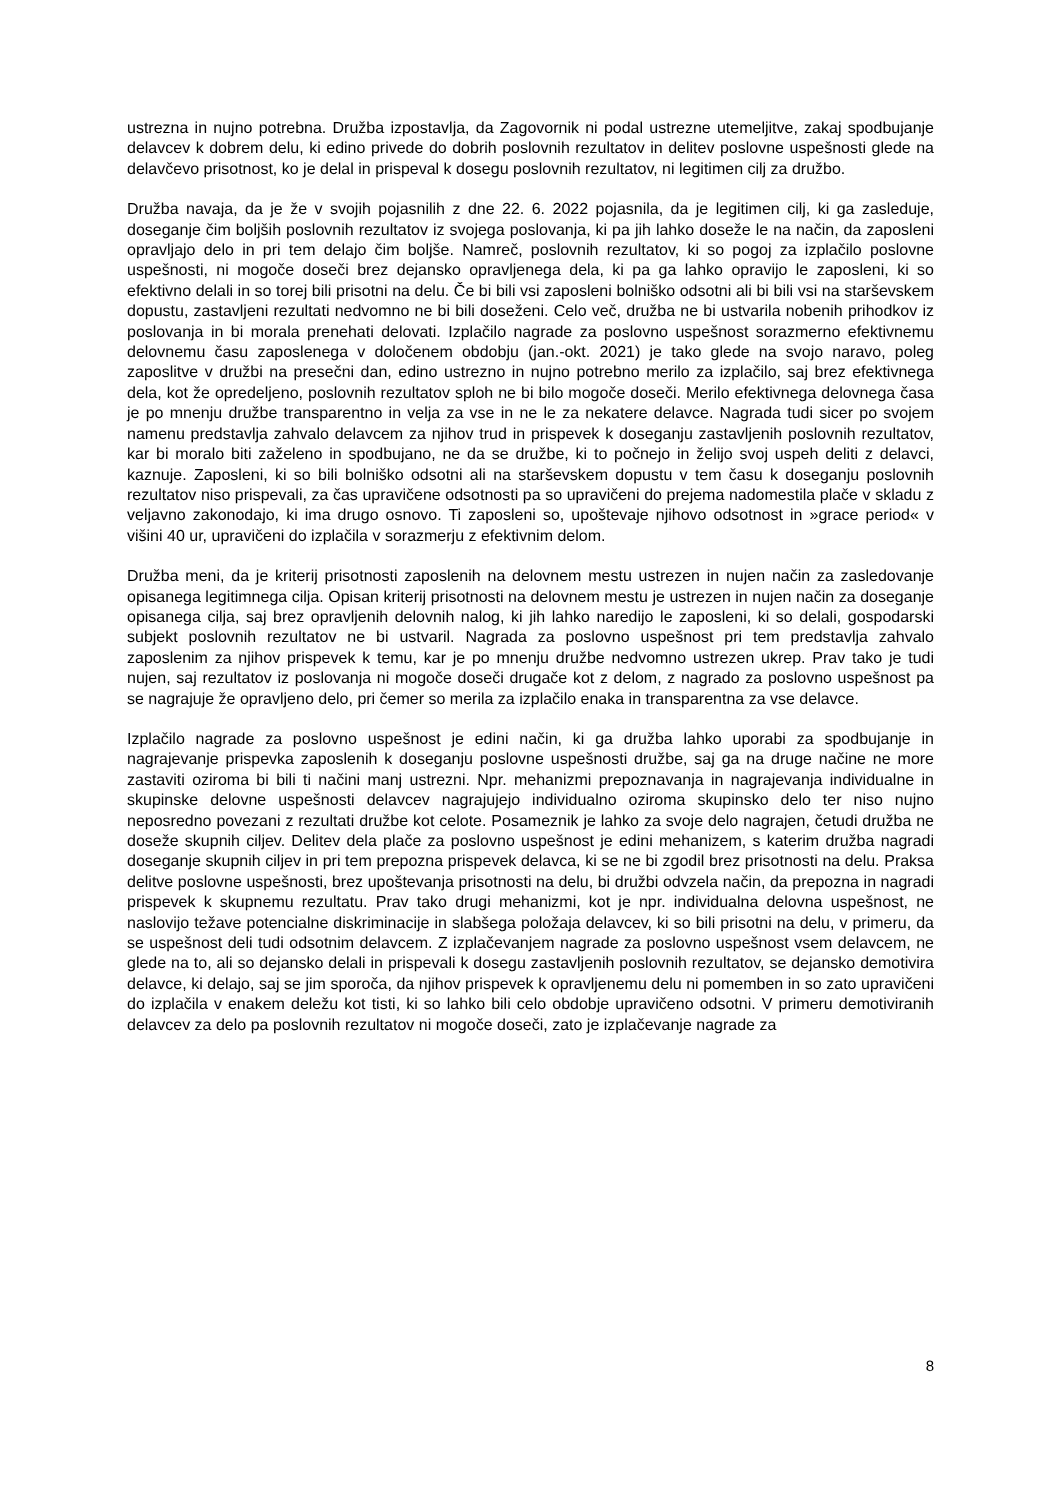ustrezna in nujno potrebna. Družba izpostavlja, da Zagovornik ni podal ustrezne utemeljitve, zakaj spodbujanje delavcev k dobrem delu, ki edino privede do dobrih poslovnih rezultatov in delitev poslovne uspešnosti glede na delavčevo prisotnost, ko je delal in prispeval k dosegu poslovnih rezultatov, ni legitimen cilj za družbo.
Družba navaja, da je že v svojih pojasnilih z dne 22. 6. 2022 pojasnila, da je legitimen cilj, ki ga zasleduje, doseganje čim boljših poslovnih rezultatov iz svojega poslovanja, ki pa jih lahko doseže le na način, da zaposleni opravljajo delo in pri tem delajo čim boljše. Namreč, poslovnih rezultatov, ki so pogoj za izplačilo poslovne uspešnosti, ni mogoče doseči brez dejansko opravljenega dela, ki pa ga lahko opravijo le zaposleni, ki so efektivno delali in so torej bili prisotni na delu. Če bi bili vsi zaposleni bolniško odsotni ali bi bili vsi na starševskem dopustu, zastavljeni rezultati nedvomno ne bi bili doseženi. Celo več, družba ne bi ustvarila nobenih prihodkov iz poslovanja in bi morala prenehati delovati. Izplačilo nagrade za poslovno uspešnost sorazmerno efektivnemu delovnemu času zaposlenega v določenem obdobju (jan.-okt. 2021) je tako glede na svojo naravo, poleg zaposlitve v družbi na presečni dan, edino ustrezno in nujno potrebno merilo za izplačilo, saj brez efektivnega dela, kot že opredeljeno, poslovnih rezultatov sploh ne bi bilo mogoče doseči. Merilo efektivnega delovnega časa je po mnenju družbe transparentno in velja za vse in ne le za nekatere delavce. Nagrada tudi sicer po svojem namenu predstavlja zahvalo delavcem za njihov trud in prispevek k doseganju zastavljenih poslovnih rezultatov, kar bi moralo biti zaželeno in spodbujano, ne da se družbe, ki to počnejo in želijo svoj uspeh deliti z delavci, kaznuje. Zaposleni, ki so bili bolniško odsotni ali na starševskem dopustu v tem času k doseganju poslovnih rezultatov niso prispevali, za čas upravičene odsotnosti pa so upravičeni do prejema nadomestila plače v skladu z veljavno zakonodajo, ki ima drugo osnovo. Ti zaposleni so, upoštevaje njihovo odsotnost in »grace period« v višini 40 ur, upravičeni do izplačila v sorazmerju z efektivnim delom.
Družba meni, da je kriterij prisotnosti zaposlenih na delovnem mestu ustrezen in nujen način za zasledovanje opisanega legitimnega cilja. Opisan kriterij prisotnosti na delovnem mestu je ustrezen in nujen način za doseganje opisanega cilja, saj brez opravljenih delovnih nalog, ki jih lahko naredijo le zaposleni, ki so delali, gospodarski subjekt poslovnih rezultatov ne bi ustvaril. Nagrada za poslovno uspešnost pri tem predstavlja zahvalo zaposlenim za njihov prispevek k temu, kar je po mnenju družbe nedvomno ustrezen ukrep. Prav tako je tudi nujen, saj rezultatov iz poslovanja ni mogoče doseči drugače kot z delom, z nagrado za poslovno uspešnost pa se nagrajuje že opravljeno delo, pri čemer so merila za izplačilo enaka in transparentna za vse delavce.
Izplačilo nagrade za poslovno uspešnost je edini način, ki ga družba lahko uporabi za spodbujanje in nagrajevanje prispevka zaposlenih k doseganju poslovne uspešnosti družbe, saj ga na druge načine ne more zastaviti oziroma bi bili ti načini manj ustrezni. Npr. mehanizmi prepoznavanja in nagrajevanja individualne in skupinske delovne uspešnosti delavcev nagrajujejo individualno oziroma skupinsko delo ter niso nujno neposredno povezani z rezultati družbe kot celote. Posameznik je lahko za svoje delo nagrajen, četudi družba ne doseže skupnih ciljev. Delitev dela plače za poslovno uspešnost je edini mehanizem, s katerim družba nagradi doseganje skupnih ciljev in pri tem prepozna prispevek delavca, ki se ne bi zgodil brez prisotnosti na delu. Praksa delitve poslovne uspešnosti, brez upoštevanja prisotnosti na delu, bi družbi odvzela način, da prepozna in nagradi prispevek k skupnemu rezultatu. Prav tako drugi mehanizmi, kot je npr. individualna delovna uspešnost, ne naslovijo težave potencialne diskriminacije in slabšega položaja delavcev, ki so bili prisotni na delu, v primeru, da se uspešnost deli tudi odsotnim delavcem. Z izplačevanjem nagrade za poslovno uspešnost vsem delavcem, ne glede na to, ali so dejansko delali in prispevali k dosegu zastavljenih poslovnih rezultatov, se dejansko demotivira delavce, ki delajo, saj se jim sporoča, da njihov prispevek k opravljenemu delu ni pomemben in so zato upravičeni do izplačila v enakem deležu kot tisti, ki so lahko bili celo obdobje upravičeno odsotni. V primeru demotiviranih delavcev za delo pa poslovnih rezultatov ni mogoče doseči, zato je izplačevanje nagrade za
8